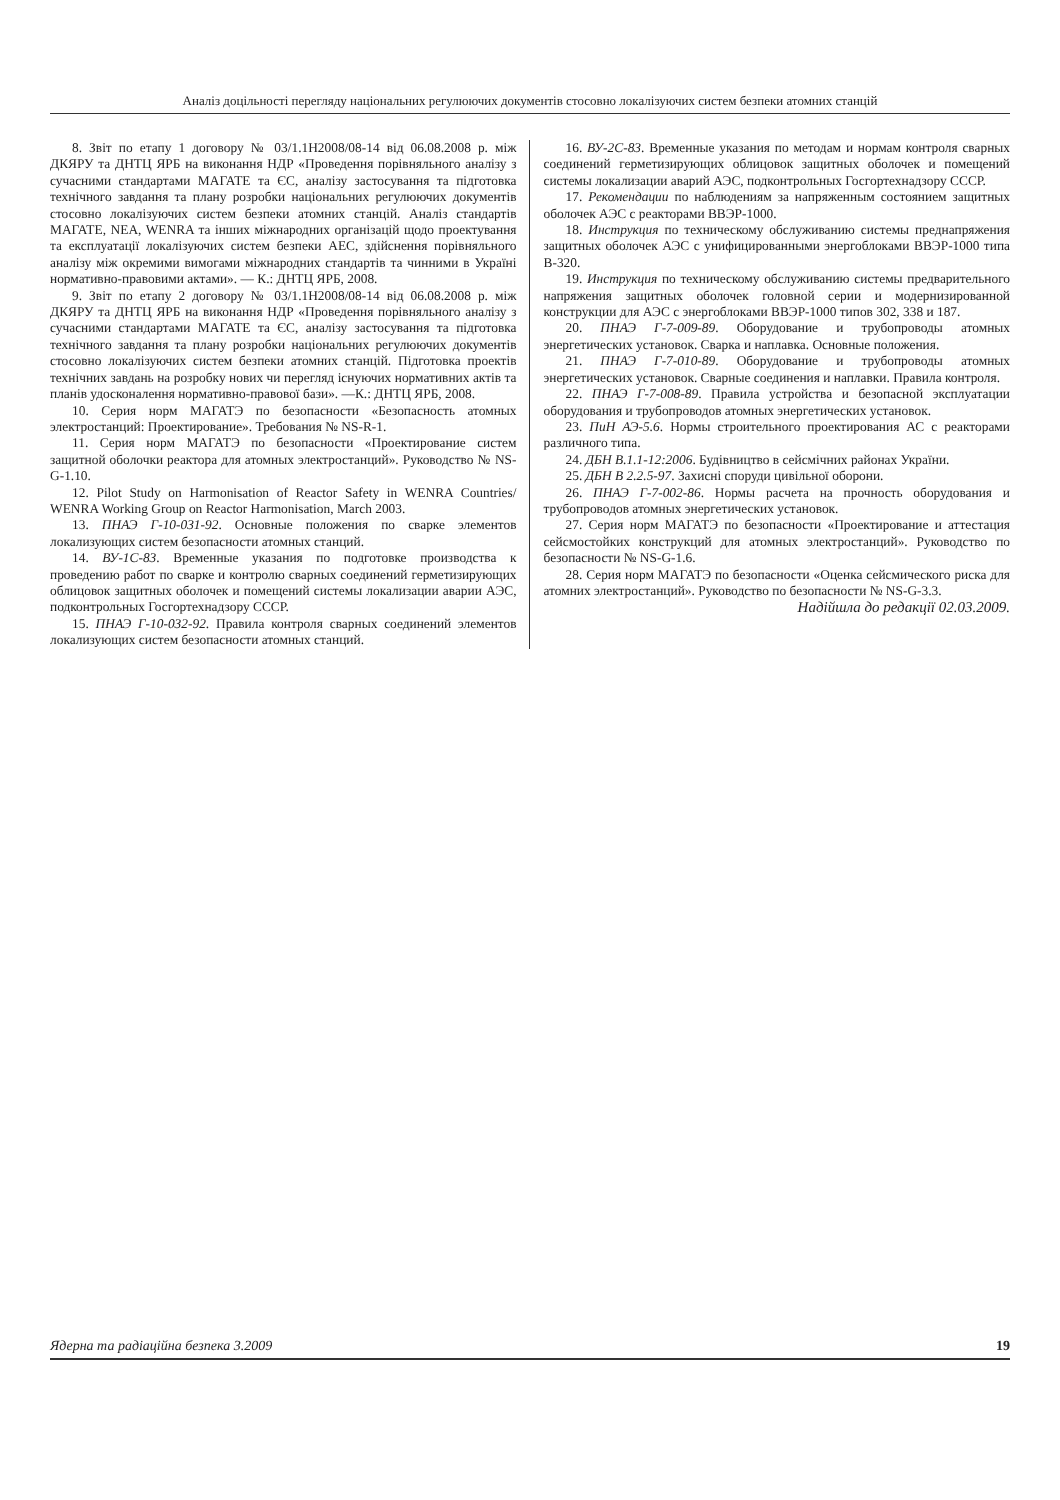Аналіз доцільності перегляду національних регулюючих документів стосовно локалізуючих систем безпеки атомних станцій
8. Звіт по етапу 1 договору № 03/1.1Н2008/08-14 від 06.08.2008 р. між ДКЯРУ та ДНТЦ ЯРБ на виконання НДР «Проведення порівняльного аналізу з сучасними стандартами МАГАТЕ та ЄС, аналізу застосування та підготовка технічного завдання та плану розробки національних регулюючих документів стосовно локалізуючих систем безпеки атомних станцій. Аналіз стандартів МАГАТЕ, NEA, WENRA та інших міжнародних організацій щодо проектування та експлуатації локалізуючих систем безпеки АЕС, здійснення порівняльного аналізу між окремими вимогами міжнародних стандартів та чинними в Україні нормативно-правовими актами». — К.: ДНТЦ ЯРБ, 2008.
9. Звіт по етапу 2 договору № 03/1.1Н2008/08-14 від 06.08.2008 р. між ДКЯРУ та ДНТЦ ЯРБ на виконання НДР «Проведення порівняльного аналізу з сучасними стандартами МАГАТЕ та ЄС, аналізу застосування та підготовка технічного завдання та плану розробки національних регулюючих документів стосовно локалізуючих систем безпеки атомних станцій. Підготовка проектів технічних завдань на розробку нових чи перегляд існуючих нормативних актів та планів удосконалення нормативно-правової бази». —К.: ДНТЦ ЯРБ, 2008.
10. Серия норм МАГАТЭ по безопасности «Безопасность атомных электростанций: Проектирование». Требования № NS-R-1.
11. Серия норм МАГАТЭ по безопасности «Проектирование систем защитной оболочки реактора для атомных электростанций». Руководство № NS-G-1.10.
12. Pilot Study on Harmonisation of Reactor Safety in WENRA Countries/ WENRA Working Group on Reactor Harmonisation, March 2003.
13. ПНАЭ Г-10-031-92. Основные положения по сварке элементов локализующих систем безопасности атомных станций.
14. ВУ-1С-83. Временные указания по подготовке производства к проведению работ по сварке и контролю сварных соединений герметизирующих облицовок защитных оболочек и помещений системы локализации аварии АЭС, подконтрольных Госгортехнадзору СССР.
15. ПНАЭ Г-10-032-92. Правила контроля сварных соединений элементов локализующих систем безопасности атомных станций.
16. ВУ-2С-83. Временные указания по методам и нормам контроля сварных соединений герметизирующих облицовок защитных оболочек и помещений системы локализации аварий АЭС, подконтрольных Госгортехнадзору СССР.
17. Рекомендации по наблюдениям за напряженным состоянием защитных оболочек АЭС с реакторами ВВЭР-1000.
18. Инструкция по техническому обслуживанию системы преднапряжения защитных оболочек АЭС с унифицированными энергоблоками ВВЭР-1000 типа В-320.
19. Инструкция по техническому обслуживанию системы предварительного напряжения защитных оболочек головной серии и модернизированной конструкции для АЭС с энергоблоками ВВЭР-1000 типов 302, 338 и 187.
20. ПНАЭ Г-7-009-89. Оборудование и трубопроводы атомных энергетических установок. Сварка и наплавка. Основные положения.
21. ПНАЭ Г-7-010-89. Оборудование и трубопроводы атомных энергетических установок. Сварные соединения и наплавки. Правила контроля.
22. ПНАЭ Г-7-008-89. Правила устройства и безопасной эксплуатации оборудования и трубопроводов атомных энергетических установок.
23. ПиН АЭ-5.6. Нормы строительного проектирования АС с реакторами различного типа.
24. ДБН В.1.1-12:2006. Будівництво в сейсмічних районах України.
25. ДБН В 2.2.5-97. Захисні споруди цивільної оборони.
26. ПНАЭ Г-7-002-86. Нормы расчета на прочность оборудования и трубопроводов атомных энергетических установок.
27. Серия норм МАГАТЭ по безопасности «Проектирование и аттестация сейсмостойких конструкций для атомных электростанций». Руководство по безопасности № NS-G-1.6.
28. Серия норм МАГАТЭ по безопасности «Оценка сейсмического риска для атомних электростанций». Руководство по безопасности № NS-G-3.3.
Надійшла до редакції 02.03.2009.
Ядерна та радіаційна безпека 3.2009 19